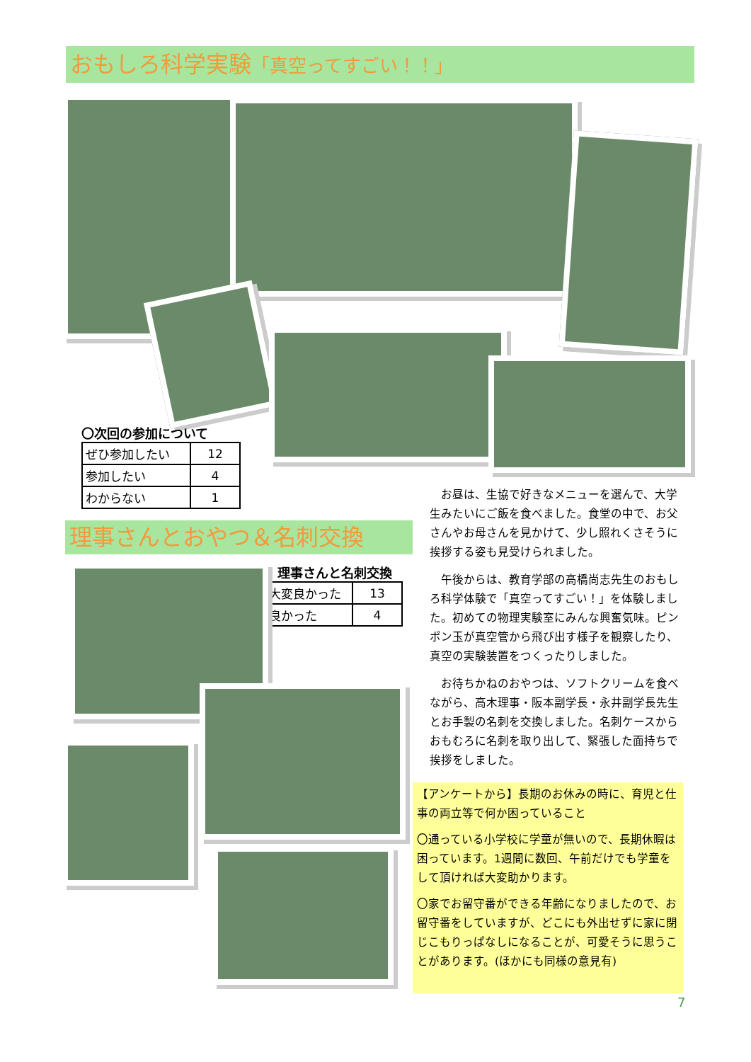おもしろ科学実験「真空ってすごい！！」
〇次回の参加について
| ぜひ参加したい | 12 |
| 参加したい | 4 |
| わからない | 1 |
理事さんとおやつ＆名刺交換
・理事さんと名刺交換
| 大変良かった | 13 |
| 良かった | 4 |
お昼は、生協で好きなメニューを選んで、大学生みたいにご飯を食べました。食堂の中で、お父さんやお母さんを見かけて、少し照れくさそうに挨拶する姿も見受けられました。
午後からは、教育学部の高橋尚志先生のおもしろ科学体験で「真空ってすごい！」を体験しました。初めての物理実験室にみんな興奮気味。ピンポン玉が真空管から飛び出す様子を観察したり、真空の実験装置をつくったりしました。
お待ちかねのおやつは、ソフトクリームを食べながら、高木理事・阪本副学長・永井副学長先生とお手製の名刺を交換しました。名刺ケースからおもむろに名刺を取り出して、緊張した面持ちで挨拶をしました。
【アンケートから】長期のお休みの時に、育児と仕事の両立等で何か困っていること
〇通っている小学校に学童が無いので、長期休暇は困っています。1週間に数回、午前だけでも学童をして頂ければ大変助かります。
〇家でお留守番ができる年齢になりましたので、お留守番をしていますが、どこにも外出せずに家に閉じこもりっぱなしになることが、可愛そうに思うことがあります。(ほかにも同様の意見有)
7